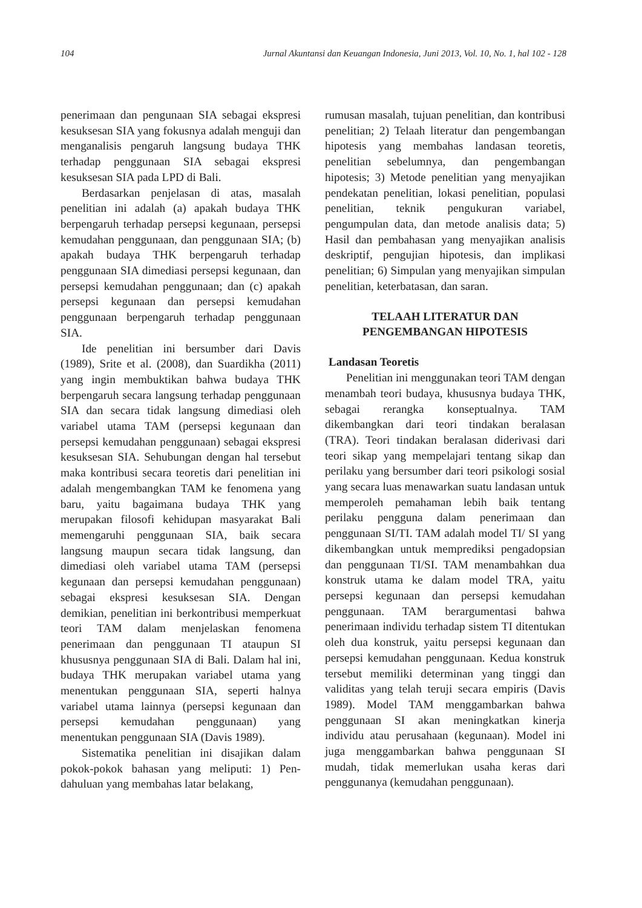104 Jurnal Akuntansi dan Keuangan Indonesia, Juni 2013, Vol. 10, No. 1, hal 102 - 128
penerimaan dan pengunaan SIA sebagai ekspresi kesuksesan SIA yang fokusnya adalah menguji dan menganalisis pengaruh langsung budaya THK terhadap penggunaan SIA sebagai ekspresi kesuksesan SIA pada LPD di Bali.
Berdasarkan penjelasan di atas, masalah penelitian ini adalah (a) apakah budaya THK berpengaruh terhadap persepsi kegunaan, persepsi kemudahan penggunaan, dan penggunaan SIA; (b) apakah budaya THK berpengaruh terhadap penggunaan SIA dimediasi persepsi kegunaan, dan persepsi kemudahan penggunaan; dan (c) apakah persepsi kegunaan dan persepsi kemudahan penggunaan berpengaruh terhadap penggunaan SIA.
Ide penelitian ini bersumber dari Davis (1989), Srite et al. (2008), dan Suardikha (2011) yang ingin membuktikan bahwa budaya THK berpengaruh secara langsung terhadap penggunaan SIA dan secara tidak langsung dimediasi oleh variabel utama TAM (persepsi kegunaan dan persepsi kemudahan penggunaan) sebagai ekspresi kesuksesan SIA. Sehubungan dengan hal tersebut maka kontribusi secara teoretis dari penelitian ini adalah mengembangkan TAM ke fenomena yang baru, yaitu bagaimana budaya THK yang merupakan filosofi kehidupan masyarakat Bali memengaruhi penggunaan SIA, baik secara langsung maupun secara tidak langsung, dan dimediasi oleh variabel utama TAM (persepsi kegunaan dan persepsi kemudahan penggunaan) sebagai ekspresi kesuksesan SIA. Dengan demikian, penelitian ini berkontribusi memperkuat teori TAM dalam menjelaskan fenomena penerimaan dan penggunaan TI ataupun SI khususnya penggunaan SIA di Bali. Dalam hal ini, budaya THK merupakan variabel utama yang menentukan penggunaan SIA, seperti halnya variabel utama lainnya (persepsi kegunaan dan persepsi kemudahan penggunaan) yang menentukan penggunaan SIA (Davis 1989).
Sistematika penelitian ini disajikan dalam pokok-pokok bahasan yang meliputi: 1) Pen-dahuluan yang membahas latar belakang,
rumusan masalah, tujuan penelitian, dan kontribusi penelitian; 2) Telaah literatur dan pengembangan hipotesis yang membahas landasan teoretis, penelitian sebelumnya, dan pengembangan hipotesis; 3) Metode penelitian yang menyajikan pendekatan penelitian, lokasi penelitian, populasi penelitian, teknik pengukuran variabel, pengumpulan data, dan metode analisis data; 5) Hasil dan pembahasan yang menyajikan analisis deskriptif, pengujian hipotesis, dan implikasi penelitian; 6) Simpulan yang menyajikan simpulan penelitian, keterbatasan, dan saran.
TELAAH LITERATUR DAN
PENGEMBANGAN HIPOTESIS
Landasan Teoretis
Penelitian ini menggunakan teori TAM dengan menambah teori budaya, khususnya budaya THK, sebagai rerangka konseptualnya. TAM dikembangkan dari teori tindakan beralasan (TRA). Teori tindakan beralasan diderivasi dari teori sikap yang mempelajari tentang sikap dan perilaku yang bersumber dari teori psikologi sosial yang secara luas menawarkan suatu landasan untuk memperoleh pemahaman lebih baik tentang perilaku pengguna dalam penerimaan dan penggunaan SI/TI. TAM adalah model TI/ SI yang dikembangkan untuk memprediksi pengadopsian dan penggunaan TI/SI. TAM menambahkan dua konstruk utama ke dalam model TRA, yaitu persepsi kegunaan dan persepsi kemudahan penggunaan. TAM berargumentasi bahwa penerimaan individu terhadap sistem TI ditentukan oleh dua konstruk, yaitu persepsi kegunaan dan persepsi kemudahan penggunaan. Kedua konstruk tersebut memiliki determinan yang tinggi dan validitas yang telah teruji secara empiris (Davis 1989). Model TAM menggambarkan bahwa penggunaan SI akan meningkatkan kinerja individu atau perusahaan (kegunaan). Model ini juga menggambarkan bahwa penggunaan SI mudah, tidak memerlukan usaha keras dari penggunanya (kemudahan penggunaan).